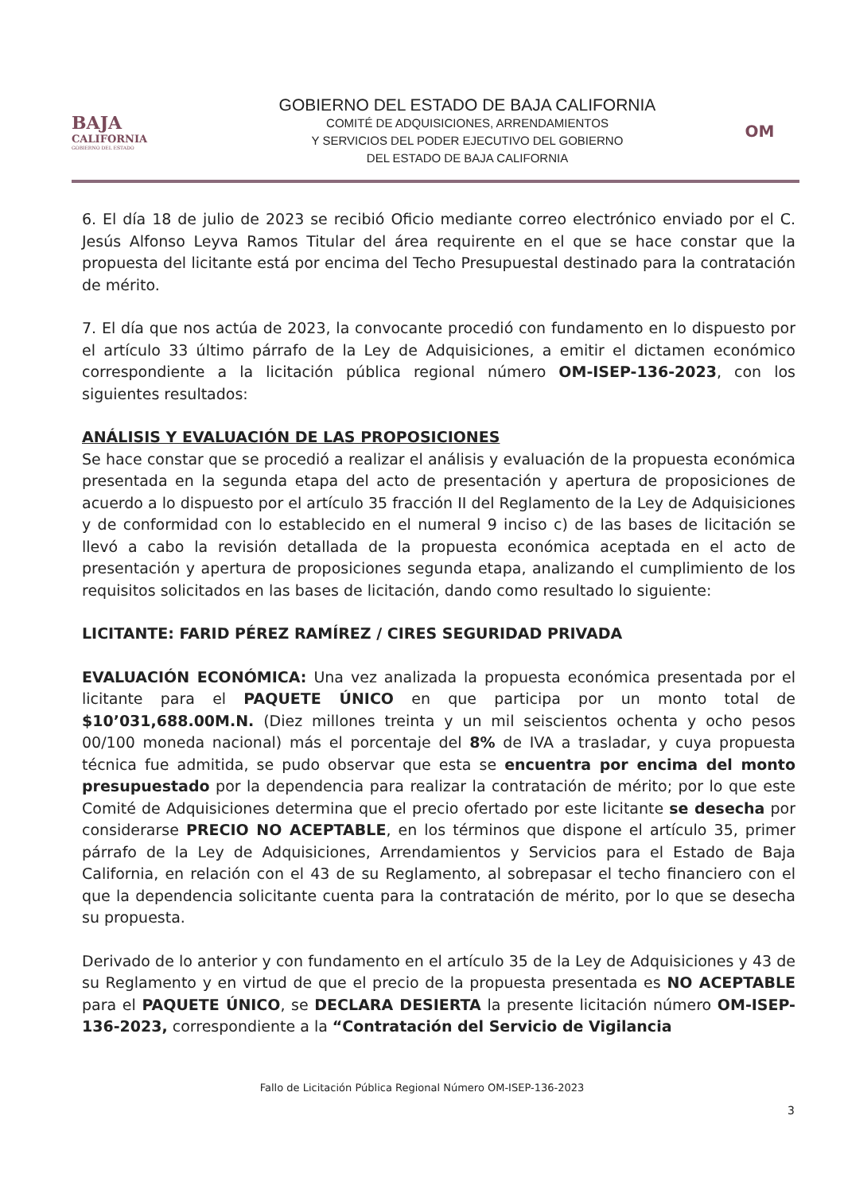BAJA
CALIFORNIA
GOBIERNO DEL ESTADO
GOBIERNO DEL ESTADO DE BAJA CALIFORNIA
COMITÉ DE ADQUISICIONES, ARRENDAMIENTOS
Y SERVICIOS DEL PODER EJECUTIVO DEL GOBIERNO
DEL ESTADO DE BAJA CALIFORNIA
OM
6. El día 18 de julio de 2023 se recibió Oficio mediante correo electrónico enviado por el C. Jesús Alfonso Leyva Ramos Titular del área requirente en el que se hace constar que la propuesta del licitante está por encima del Techo Presupuestal destinado para la contratación de mérito.
7. El día que nos actúa de 2023, la convocante procedió con fundamento en lo dispuesto por el artículo 33 último párrafo de la Ley de Adquisiciones, a emitir el dictamen económico correspondiente a la licitación pública regional número OM-ISEP-136-2023, con los siguientes resultados:
ANÁLISIS Y EVALUACIÓN DE LAS PROPOSICIONES
Se hace constar que se procedió a realizar el análisis y evaluación de la propuesta económica presentada en la segunda etapa del acto de presentación y apertura de proposiciones de acuerdo a lo dispuesto por el artículo 35 fracción II del Reglamento de la Ley de Adquisiciones y de conformidad con lo establecido en el numeral 9 inciso c) de las bases de licitación se llevó a cabo la revisión detallada de la propuesta económica aceptada en el acto de presentación y apertura de proposiciones segunda etapa, analizando el cumplimiento de los requisitos solicitados en las bases de licitación, dando como resultado lo siguiente:
LICITANTE: FARID PÉREZ RAMÍREZ / CIRES SEGURIDAD PRIVADA
EVALUACIÓN ECONÓMICA: Una vez analizada la propuesta económica presentada por el licitante para el PAQUETE ÚNICO en que participa por un monto total de $10’031,688.00M.N. (Diez millones treinta y un mil seiscientos ochenta y ocho pesos 00/100 moneda nacional) más el porcentaje del 8% de IVA a trasladar, y cuya propuesta técnica fue admitida, se pudo observar que esta se encuentra por encima del monto presupuestado por la dependencia para realizar la contratación de mérito; por lo que este Comité de Adquisiciones determina que el precio ofertado por este licitante se desecha por considerarse PRECIO NO ACEPTABLE, en los términos que dispone el artículo 35, primer párrafo de la Ley de Adquisiciones, Arrendamientos y Servicios para el Estado de Baja California, en relación con el 43 de su Reglamento, al sobrepasar el techo financiero con el que la dependencia solicitante cuenta para la contratación de mérito, por lo que se desecha su propuesta.
Derivado de lo anterior y con fundamento en el artículo 35 de la Ley de Adquisiciones y 43 de su Reglamento y en virtud de que el precio de la propuesta presentada es NO ACEPTABLE para el PAQUETE ÚNICO, se DECLARA DESIERTA la presente licitación número OM-ISEP-136-2023, correspondiente a la “Contratación del Servicio de Vigilancia
Fallo de Licitación Pública Regional Número OM-ISEP-136-2023
3